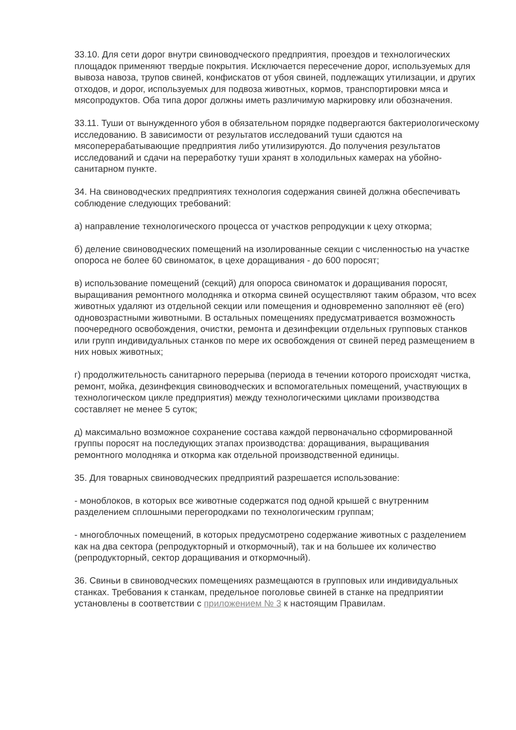33.10. Для сети дорог внутри свиноводческого предприятия, проездов и технологических площадок применяют твердые покрытия. Исключается пересечение дорог, используемых для вывоза навоза, трупов свиней, конфискатов от убоя свиней, подлежащих утилизации, и других отходов, и дорог, используемых для подвоза животных, кормов, транспортировки мяса и мясопродуктов. Оба типа дорог должны иметь различимую маркировку или обозначения.
33.11. Туши от вынужденного убоя в обязательном порядке подвергаются бактериологическому исследованию. В зависимости от результатов исследований туши сдаются на мясоперерабатывающие предприятия либо утилизируются. До получения результатов исследований и сдачи на переработку туши хранят в холодильных камерах на убойно-санитарном пункте.
34. На свиноводческих предприятиях технология содержания свиней должна обеспечивать соблюдение следующих требований:
а) направление технологического процесса от участков репродукции к цеху откорма;
б) деление свиноводческих помещений на изолированные секции с численностью на участке опороса не более 60 свиноматок, в цехе доращивания - до 600 поросят;
в) использование помещений (секций) для опороса свиноматок и доращивания поросят, выращивания ремонтного молодняка и откорма свиней осуществляют таким образом, что всех животных удаляют из отдельной секции или помещения и одновременно заполняют её (его) одновозрастными животными. В остальных помещениях предусматривается возможность поочередного освобождения, очистки, ремонта и дезинфекции отдельных групповых станков или групп индивидуальных станков по мере их освобождения от свиней перед размещением в них новых животных;
г) продолжительность санитарного перерыва (периода в течении которого происходят чистка, ремонт, мойка, дезинфекция свиноводческих и вспомогательных помещений, участвующих в технологическом цикле предприятия) между технологическими циклами производства составляет не менее 5 суток;
д) максимально возможное сохранение состава каждой первоначально сформированной группы поросят на последующих этапах производства: доращивания, выращивания ремонтного молодняка и откорма как отдельной производственной единицы.
35. Для товарных свиноводческих предприятий разрешается использование:
- моноблоков, в которых все животные содержатся под одной крышей с внутренним разделением сплошными перегородками по технологическим группам;
- многоблочных помещений, в которых предусмотрено содержание животных с разделением как на два сектора (репродукторный и откормочный), так и на большее их количество (репродукторный, сектор доращивания и откормочный).
36. Свиньи в свиноводческих помещениях размещаются в групповых или индивидуальных станках. Требования к станкам, предельное поголовье свиней в станке на предприятии установлены в соответствии с приложением № 3 к настоящим Правилам.